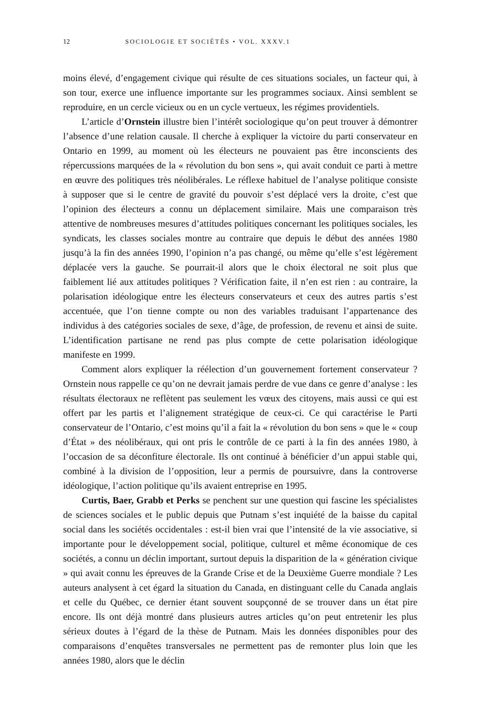12 SOCIOLOGIE ET SOCIÉTÉS • VOL. XXXV.1
moins élevé, d’engagement civique qui résulte de ces situations sociales, un facteur qui, à son tour, exerce une influence importante sur les programmes sociaux. Ainsi semblent se reproduire, en un cercle vicieux ou en un cycle vertueux, les régimes providentiels.
L’article d’Ornstein illustre bien l’intérêt sociologique qu’on peut trouver à démontrer l’absence d’une relation causale. Il cherche à expliquer la victoire du parti conservateur en Ontario en 1999, au moment où les électeurs ne pouvaient pas être inconscients des répercussions marquées de la « révolution du bon sens », qui avait conduit ce parti à mettre en œuvre des politiques très néolibérales. Le réflexe habituel de l’analyse politique consiste à supposer que si le centre de gravité du pouvoir s’est déplacé vers la droite, c’est que l’opinion des électeurs a connu un déplacement similaire. Mais une comparaison très attentive de nombreuses mesures d’attitudes politiques concernant les politiques sociales, les syndicats, les classes sociales montre au contraire que depuis le début des années 1980 jusqu’à la fin des années 1990, l’opinion n’a pas changé, ou même qu’elle s’est légèrement déplacée vers la gauche. Se pourrait-il alors que le choix électoral ne soit plus que faiblement lié aux attitudes politiques ? Vérification faite, il n’en est rien : au contraire, la polarisation idéologique entre les électeurs conservateurs et ceux des autres partis s’est accentuée, que l’on tienne compte ou non des variables traduisant l’appartenance des individus à des catégories sociales de sexe, d’âge, de profession, de revenu et ainsi de suite. L’identification partisane ne rend pas plus compte de cette polarisation idéologique manifeste en 1999.
Comment alors expliquer la réélection d’un gouvernement fortement conservateur ? Ornstein nous rappelle ce qu’on ne devrait jamais perdre de vue dans ce genre d’analyse : les résultats électoraux ne reflètent pas seulement les vœux des citoyens, mais aussi ce qui est offert par les partis et l’alignement stratégique de ceux-ci. Ce qui caractérise le Parti conservateur de l’Ontario, c’est moins qu’il a fait la « révolution du bon sens » que le « coup d’État » des néolibéraux, qui ont pris le contrôle de ce parti à la fin des années 1980, à l’occasion de sa déconfiture électorale. Ils ont continué à bénéficier d’un appui stable qui, combiné à la division de l’opposition, leur a permis de poursuivre, dans la controverse idéologique, l’action politique qu’ils avaient entreprise en 1995.
Curtis, Baer, Grabb et Perks se penchent sur une question qui fascine les spécialistes de sciences sociales et le public depuis que Putnam s’est inquiété de la baisse du capital social dans les sociétés occidentales : est-il bien vrai que l’intensité de la vie associative, si importante pour le développement social, politique, culturel et même économique de ces sociétés, a connu un déclin important, surtout depuis la disparition de la « génération civique » qui avait connu les épreuves de la Grande Crise et de la Deuxième Guerre mondiale ? Les auteurs analysent à cet égard la situation du Canada, en distinguant celle du Canada anglais et celle du Québec, ce dernier étant souvent soupçonné de se trouver dans un état pire encore. Ils ont déjà montré dans plusieurs autres articles qu’on peut entretenir les plus sérieux doutes à l’égard de la thèse de Putnam. Mais les données disponibles pour des comparaisons d’enquêtes transversales ne permettent pas de remonter plus loin que les années 1980, alors que le déclin